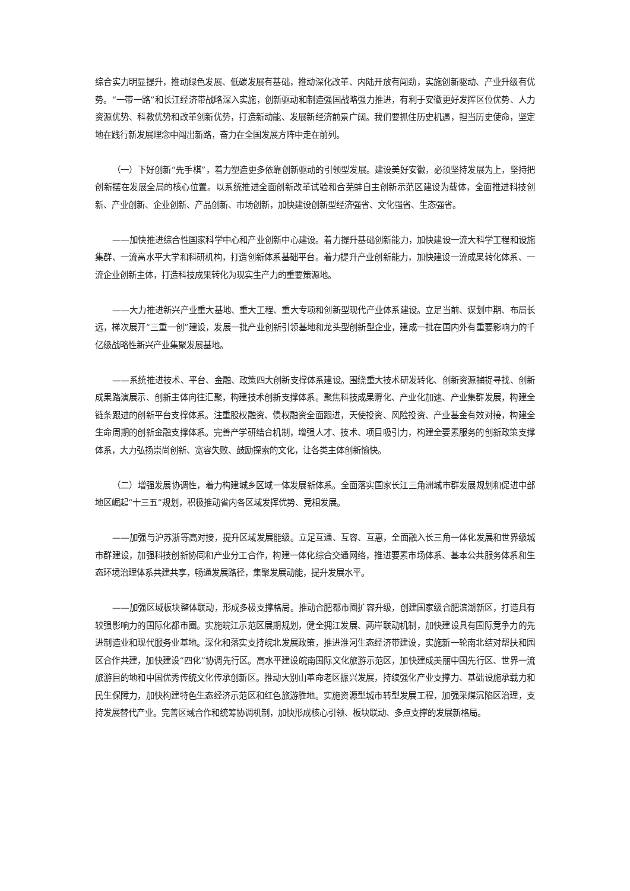综合实力明显提升，推动绿色发展、低碳发展有基础，推动深化改革、内陆开放有闯劲，实施创新驱动、产业升级有优势。“一带一路”和长江经济带战略深入实施，创新驱动和制造强国战略强力推进，有利于安徽更好发挥区位优势、人力资源优势、科教优势和改革创新优势，打造新动能、发展新经济前景广阔。我们要抓住历史机遇，担当历史使命，坚定地在践行新发展理念中闯出新路，奋力在全国发展方阵中走在前列。
（一）下好创新“先手棋”，着力塑造更多依靠创新驱动的引领型发展。建设美好安徽，必须坚持发展为上，坚持把创新摆在发展全局的核心位置。以系统推进全面创新改革试验和合芜蚌自主创新示范区建设为载体，全面推进科技创新、产业创新、企业创新、产品创新、市场创新，加快建设创新型经济强省、文化强省、生态强省。
——加快推进综合性国家科学中心和产业创新中心建设。着力提升基础创新能力，加快建设一流大科学工程和设施集群、一流高水平大学和科研机构，打造创新体系基础平台。着力提升产业创新能力，加快建设一流成果转化体系、一流企业创新主体，打造科技成果转化为现实生产力的重要策源地。
——大力推进新兴产业重大基地、重大工程、重大专项和创新型现代产业体系建设。立足当前、谋划中期、布局长远，梯次展开“三重一创”建设，发展一批产业创新引领基地和龙头型创新型企业，建成一批在国内外有重要影响力的千亿级战略性新兴产业集聚发展基地。
——系统推进技术、平台、金融、政策四大创新支撑体系建设。围绕重大技术研发转化、创新资源捕捉寻找、创新成果路演展示、创新主体向往汇聚，构建技术创新支撑体系。聚焦科技成果孵化、产业化加速、产业集群发展，构建全链条跟进的创新平台支撑体系。注重股权融资、债权融资全面跟进，天使投资、风险投资、产业基金有效对接，构建全生命周期的创新金融支撑体系。完善产学研结合机制，增强人才、技术、项目吸引力，构建全要素服务的创新政策支撑体系，大力弘扬崇尚创新、宽容失败、鼓励探索的文化，让各类主体创新愉快。
（二）增强发展协调性，着力构建城乡区域一体发展新体系。全面落实国家长江三角洲城市群发展规划和促进中部地区崛起“十三五”规划，积极推动省内各区域发挥优势、竞相发展。
——加强与沪苏浙等高对接，提升区域发展能级。立足互通、互容、互惠，全面融入长三角一体化发展和世界级城市群建设，加强科技创新协同和产业分工合作，构建一体化综合交通网络，推进要素市场体系、基本公共服务体系和生态环境治理体系共建共享，畅通发展路径，集聚发展动能，提升发展水平。
——加强区域板块整体联动，形成多极支撑格局。推动合肥都市圈扩容升级，创建国家级合肥滨湖新区，打造具有较强影响力的国际化都市圈。实施皖江示范区展期规划，健全拥江发展、两岸联动机制，加快建设具有国际竞争力的先进制造业和现代服务业基地。深化和落实支持皖北发展政策，推进淮河生态经济带建设，实施新一轮南北结对帮扶和园区合作共建，加快建设“四化”协调先行区。高水平建设皖南国际文化旅游示范区，加快建成美丽中国先行区、世界一流旅游目的地和中国优秀传统文化传承创新区。推动大别山革命老区振兴发展，持续强化产业支撑力、基础设施承载力和民生保障力，加快构建特色生态经济示范区和红色旅游胜地。实施资源型城市转型发展工程，加强采煤沉陷区治理，支持发展替代产业。完善区域合作和统筹协调机制，加快形成核心引领、板块联动、多点支撑的发展新格局。